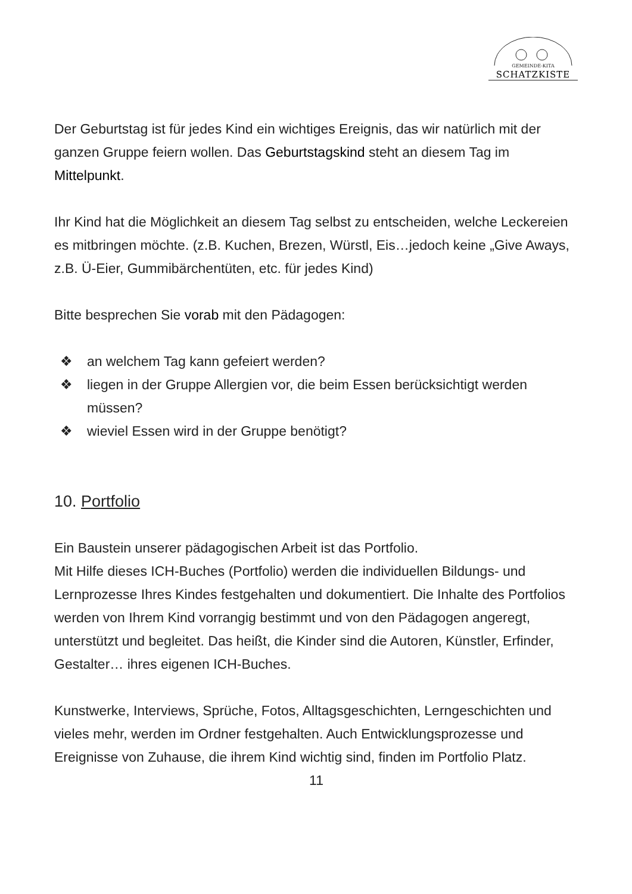GEMEINDE-KITA
SCHATZKISTE
Der Geburtstag ist für jedes Kind ein wichtiges Ereignis, das wir natürlich mit der ganzen Gruppe feiern wollen. Das Geburtstagskind steht an diesem Tag im Mittelpunkt.
Ihr Kind hat die Möglichkeit an diesem Tag selbst zu entscheiden, welche Leckereien es mitbringen möchte. (z.B. Kuchen, Brezen, Würstl, Eis…jedoch keine „Give Aways, z.B. Ü-Eier, Gummibärchentüten, etc. für jedes Kind)
Bitte besprechen Sie vorab mit den Pädagogen:
❖ an welchem Tag kann gefeiert werden?
❖ liegen in der Gruppe Allergien vor, die beim Essen berücksichtigt werden müssen?
❖ wieviel Essen wird in der Gruppe benötigt?
10. Portfolio
Ein Baustein unserer pädagogischen Arbeit ist das Portfolio.
Mit Hilfe dieses ICH-Buches (Portfolio) werden die individuellen Bildungs- und Lernprozesse Ihres Kindes festgehalten und dokumentiert. Die Inhalte des Portfolios werden von Ihrem Kind vorrangig bestimmt und von den Pädagogen angeregt, unterstützt und begleitet. Das heißt, die Kinder sind die Autoren, Künstler, Erfinder, Gestalter… ihres eigenen ICH-Buches.
Kunstwerke, Interviews, Sprüche, Fotos, Alltagsgeschichten, Lerngeschichten und vieles mehr, werden im Ordner festgehalten. Auch Entwicklungsprozesse und Ereignisse von Zuhause, die ihrem Kind wichtig sind, finden im Portfolio Platz.
11